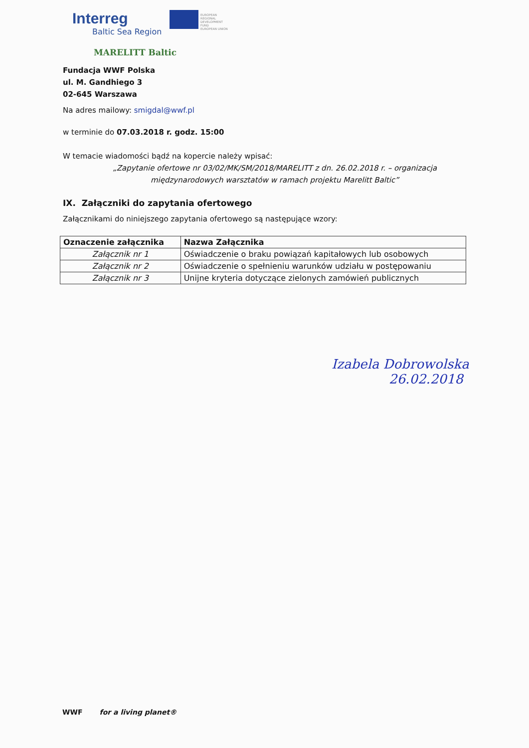Interreg
Baltic Sea Region
EUROPEAN REGIONAL DEVELOPMENT FUND
EUROPEAN UNION
MARELITT Baltic
Fundacja WWF Polska
ul. M. Gandhiego 3
02-645 Warszawa
Na adres mailowy: smigdal@wwf.pl
w terminie do 07.03.2018 r. godz. 15:00
W temacie wiadomości bądź na kopercie należy wpisać:
„Zapytanie ofertowe nr 03/02/MK/SM/2018/MARELITT z dn. 26.02.2018 r. – organizacja międzynarodowych warsztatów w ramach projektu Marelitt Baltic”
IX. Załączniki do zapytania ofertowego
Załącznikami do niniejszego zapytania ofertowego są następujące wzory:
| Oznaczenie załącznika | Nazwa Załącznika |
| --- | --- |
| Załącznik nr 1 | Oświadczenie o braku powiązań kapitałowych lub osobowych |
| Załącznik nr 2 | Oświadczenie o spełnieniu warunków udziału w postępowaniu |
| Załącznik nr 3 | Unijne kryteria dotyczące zielonych zamówień publicznych |
Izabela Dobrowolska
26.02.2018
WWF for a living planet®